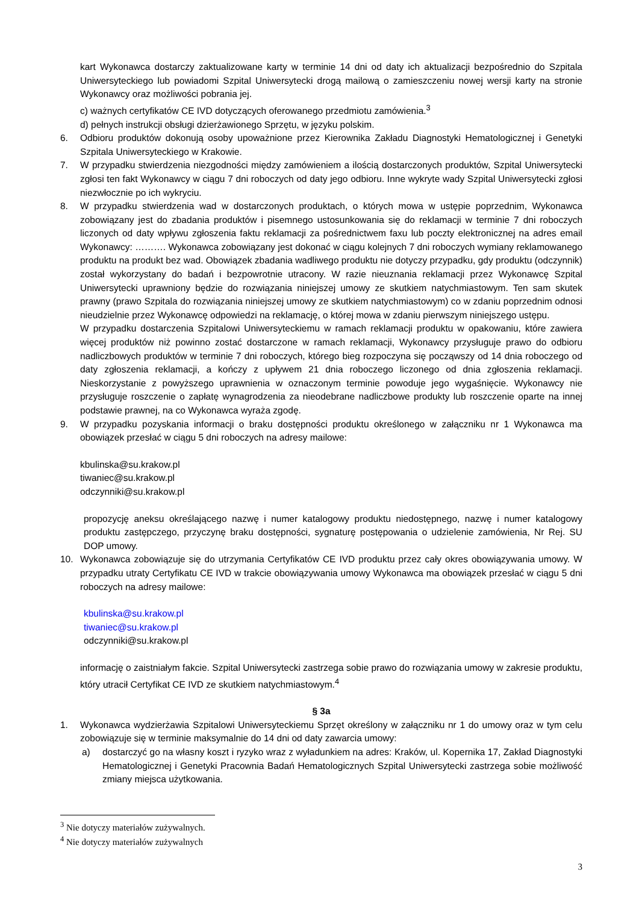kart Wykonawca dostarczy zaktualizowane karty w terminie 14 dni od daty ich aktualizacji bezpośrednio do Szpitala Uniwersyteckiego lub powiadomi Szpital Uniwersytecki drogą mailową o zamieszczeniu nowej wersji karty na stronie Wykonawcy oraz możliwości pobrania jej.
c) ważnych certyfikatów CE IVD dotyczących oferowanego przedmiotu zamówienia.<sup>3</sup>
d) pełnych instrukcji obsługi dzierżawionego Sprzętu, w języku polskim.
6. Odbioru produktów dokonują osoby upoważnione przez Kierownika Zakładu Diagnostyki Hematologicznej i Genetyki Szpitala Uniwersyteckiego w Krakowie.
7. W przypadku stwierdzenia niezgodności między zamówieniem a ilością dostarczonych produktów, Szpital Uniwersytecki zgłosi ten fakt Wykonawcy w ciągu 7 dni roboczych od daty jego odbioru. Inne wykryte wady Szpital Uniwersytecki zgłosi niezwłocznie po ich wykryciu.
8. W przypadku stwierdzenia wad w dostarczonych produktach, o których mowa w ustępie poprzednim, Wykonawca zobowiązany jest do zbadania produktów i pisemnego ustosunkowania się do reklamacji w terminie 7 dni roboczych liczonych od daty wpływu zgłoszenia faktu reklamacji za pośrednictwem faxu lub poczty elektronicznej na adres email Wykonawcy: ………. Wykonawca zobowiązany jest dokonać w ciągu kolejnych 7 dni roboczych wymiany reklamowanego produktu na produkt bez wad. Obowiązek zbadania wadliwego produktu nie dotyczy przypadku, gdy produktu (odczynnik) został wykorzystany do badań i bezpowrotnie utracony. W razie nieuznania reklamacji przez Wykonawcę Szpital Uniwersytecki uprawniony będzie do rozwiązania niniejszej umowy ze skutkiem natychmiastowym. Ten sam skutek prawny (prawo Szpitala do rozwiązania niniejszej umowy ze skutkiem natychmiastowym) co w zdaniu poprzednim odnosi nieudzielnie przez Wykonawcę odpowiedzi na reklamację, o której mowa w zdaniu pierwszym niniejszego ustępu.
W przypadku dostarczenia Szpitalowi Uniwersyteckiemu w ramach reklamacji produktu w opakowaniu, które zawiera więcej produktów niż powinno zostać dostarczone w ramach reklamacji, Wykonawcy przysługuje prawo do odbioru nadliczbowych produktów w terminie 7 dni roboczych, którego bieg rozpoczyna się począwszy od 14 dnia roboczego od daty zgłoszenia reklamacji, a kończy z upływem 21 dnia roboczego liczonego od dnia zgłoszenia reklamacji. Nieskorzystanie z powyższego uprawnienia w oznaczonym terminie powoduje jego wygaśnięcie. Wykonawcy nie przysługuje roszczenie o zapłatę wynagrodzenia za nieodebrane nadliczbowe produkty lub roszczenie oparte na innej podstawie prawnej, na co Wykonawca wyraża zgodę.
9. W przypadku pozyskania informacji o braku dostępności produktu określonego w załączniku nr 1 Wykonawca ma obowiązek przesłać w ciągu 5 dni roboczych na adresy mailowe:
kbulinska@su.krakow.pl
tiwaniec@su.krakow.pl
odczynniki@su.krakow.pl
propozycję aneksu określającego nazwę i numer katalogowy produktu niedostępnego, nazwę i numer katalogowy produktu zastępczego, przyczynę braku dostępności, sygnaturę postępowania o udzielenie zamówienia, Nr Rej. SU DOP umowy.
10. Wykonawca zobowiązuje się do utrzymania Certyfikatów CE IVD produktu przez cały okres obowiązywania umowy. W przypadku utraty Certyfikatu CE IVD w trakcie obowiązywania umowy Wykonawca ma obowiązek przesłać w ciągu 5 dni roboczych na adresy mailowe:
kbulinska@su.krakow.pl
tiwaniec@su.krakow.pl
odczynniki@su.krakow.pl
informację o zaistniałym fakcie. Szpital Uniwersytecki zastrzega sobie prawo do rozwiązania umowy w zakresie produktu, który utracił Certyfikat CE IVD ze skutkiem natychmiastowym.<sup>4</sup>
§ 3a
1. Wykonawca wydzierżawia Szpitalowi Uniwersyteckiemu Sprzęt określony w załączniku nr 1 do umowy oraz w tym celu zobowiązuje się w terminie maksymalnie do 14 dni od daty zawarcia umowy:
a) dostarczyć go na własny koszt i ryzyko wraz z wyładunkiem na adres: Kraków, ul. Kopernika 17, Zakład Diagnostyki Hematologicznej i Genetyki Pracownia Badań Hematologicznych Szpital Uniwersytecki zastrzega sobie możliwość zmiany miejsca użytkowania.
<sup>3</sup> Nie dotyczy materiałów zużywalnych.
<sup>4</sup> Nie dotyczy materiałów zużywalnych
3